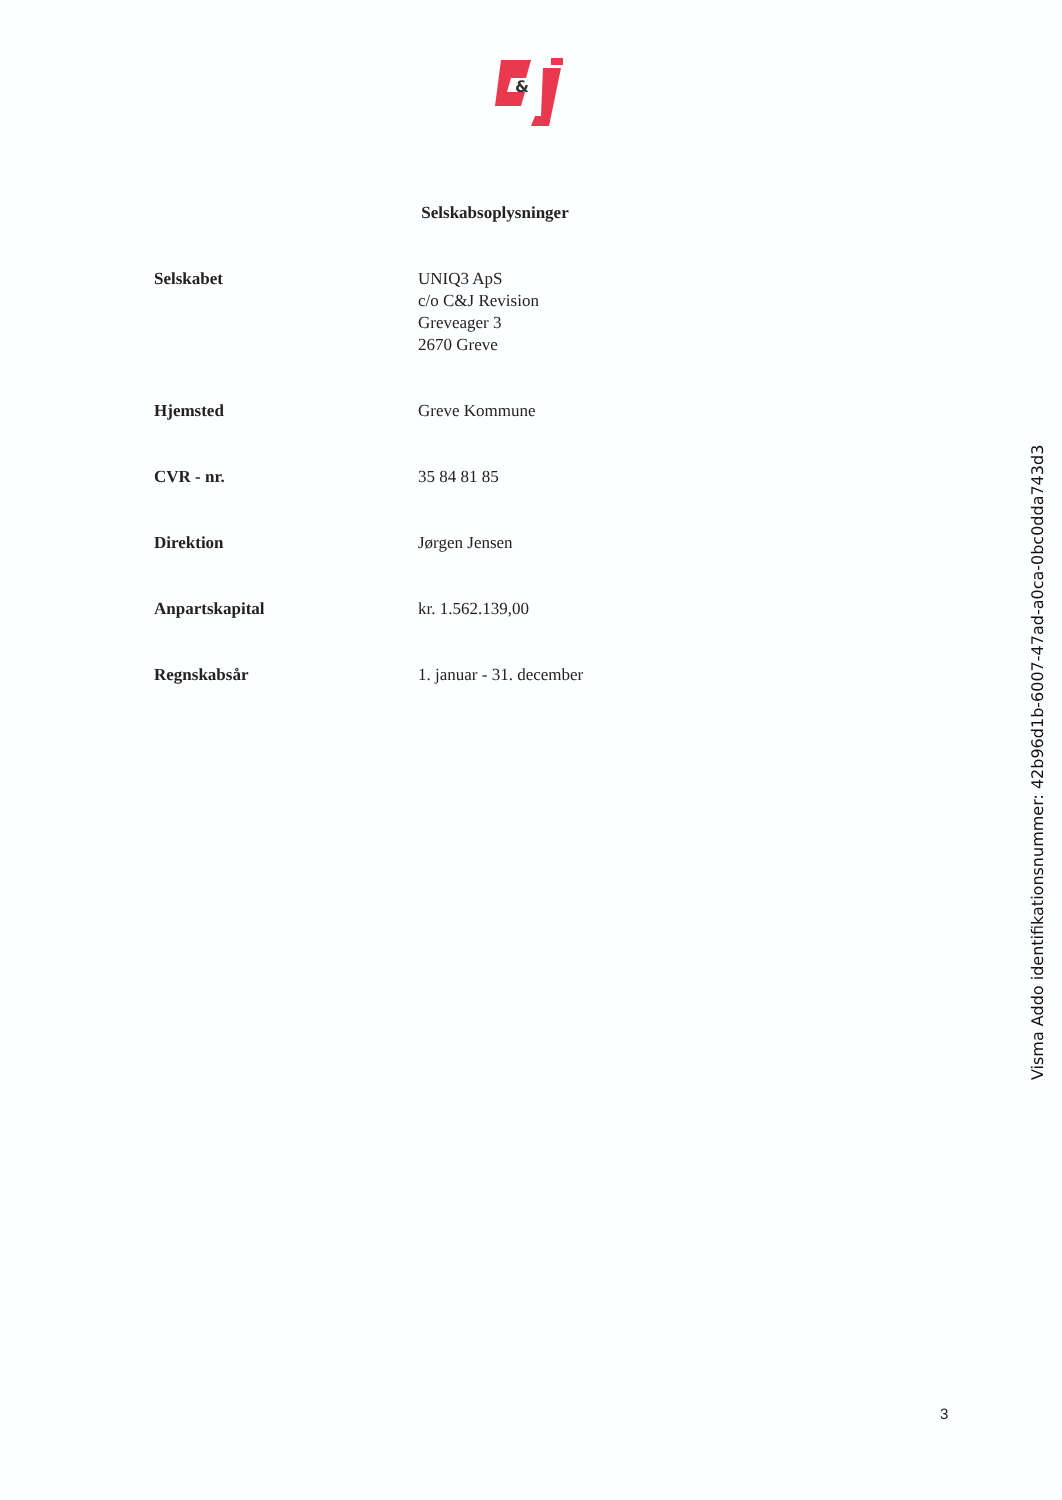&
Selskabsoplysninger
| Selskabet | UNIQ3 ApS c/o C&J Revision Greveager 3 2670 Greve |
| Hjemsted | Greve Kommune |
| CVR - nr. | 35 84 81 85 |
| Direktion | Jørgen Jensen |
| Anpartskapital | kr. 1.562.139,00 |
| Regnskabsår | 1. januar - 31. december |
Visma Addo identifikationsnummer: 42b96d1b-6007-47ad-a0ca-0bc0dda743d3
3